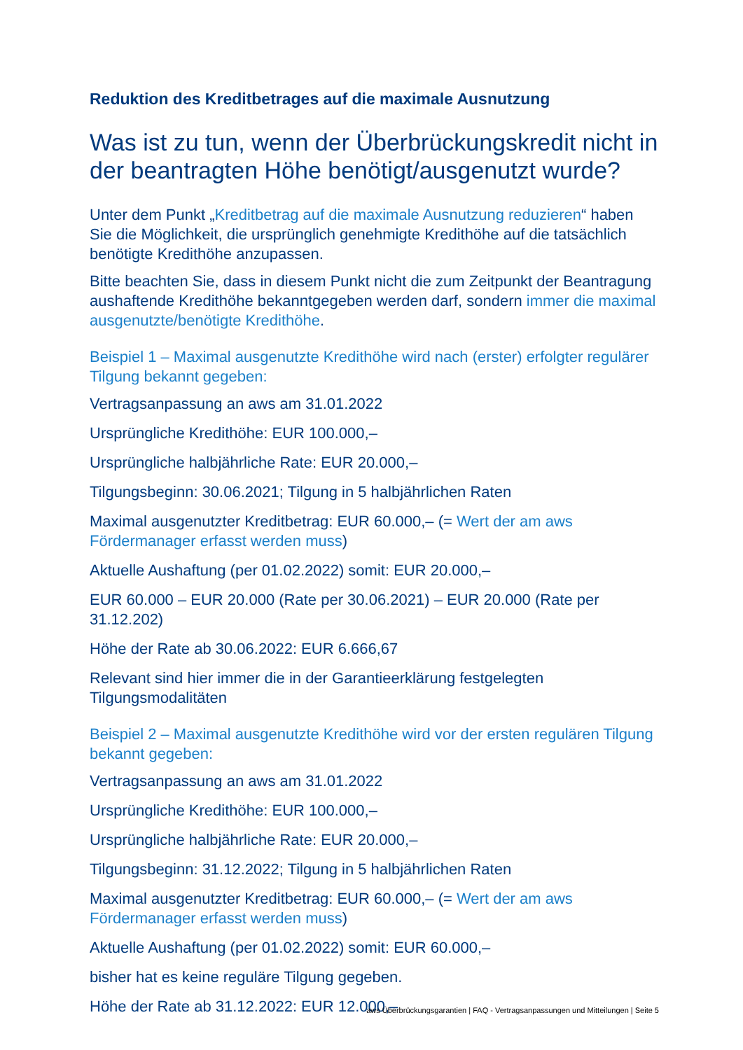Reduktion des Kreditbetrages auf die maximale Ausnutzung
Was ist zu tun, wenn der Überbrückungskredit nicht in der beantragten Höhe benötigt/ausgenutzt wurde?
Unter dem Punkt „Kreditbetrag auf die maximale Ausnutzung reduzieren“ haben Sie die Möglichkeit, die ursprünglich genehmigte Kredithöhe auf die tatsächlich benötigte Kredithöhe anzupassen.
Bitte beachten Sie, dass in diesem Punkt nicht die zum Zeitpunkt der Beantragung aushaftende Kredithöhe bekanntgegeben werden darf, sondern immer die maximal ausgenutzte/benötigte Kredithöhe.
Beispiel 1 – Maximal ausgenutzte Kredithöhe wird nach (erster) erfolgter regulärer Tilgung bekannt gegeben:
Vertragsanpassung an aws am 31.01.2022
Ursprüngliche Kredithöhe: EUR 100.000,–
Ursprüngliche halbjährliche Rate: EUR 20.000,–
Tilgungsbeginn: 30.06.2021; Tilgung in 5 halbjährlichen Raten
Maximal ausgenutzter Kreditbetrag: EUR 60.000,– (= Wert der am aws Fördermanager erfasst werden muss)
Aktuelle Aushaftung (per 01.02.2022) somit: EUR 20.000,–
EUR 60.000 – EUR 20.000 (Rate per 30.06.2021) – EUR 20.000 (Rate per 31.12.202)
Höhe der Rate ab 30.06.2022: EUR 6.666,67
Relevant sind hier immer die in der Garantieerklärung festgelegten Tilgungsmodalitäten
Beispiel 2 – Maximal ausgenutzte Kredithöhe wird vor der ersten regulären Tilgung bekannt gegeben:
Vertragsanpassung an aws am 31.01.2022
Ursprüngliche Kredithöhe: EUR 100.000,–
Ursprüngliche halbjährliche Rate: EUR 20.000,–
Tilgungsbeginn: 31.12.2022; Tilgung in 5 halbjährlichen Raten
Maximal ausgenutzter Kreditbetrag: EUR 60.000,– (= Wert der am aws Fördermanager erfasst werden muss)
Aktuelle Aushaftung (per 01.02.2022) somit: EUR 60.000,–
bisher hat es keine reguläre Tilgung gegeben.
Höhe der Rate ab 31.12.2022: EUR 12.000,–
aws Überbrückungsgarantien | FAQ - Vertragsanpassungen und Mitteilungen | Seite 5